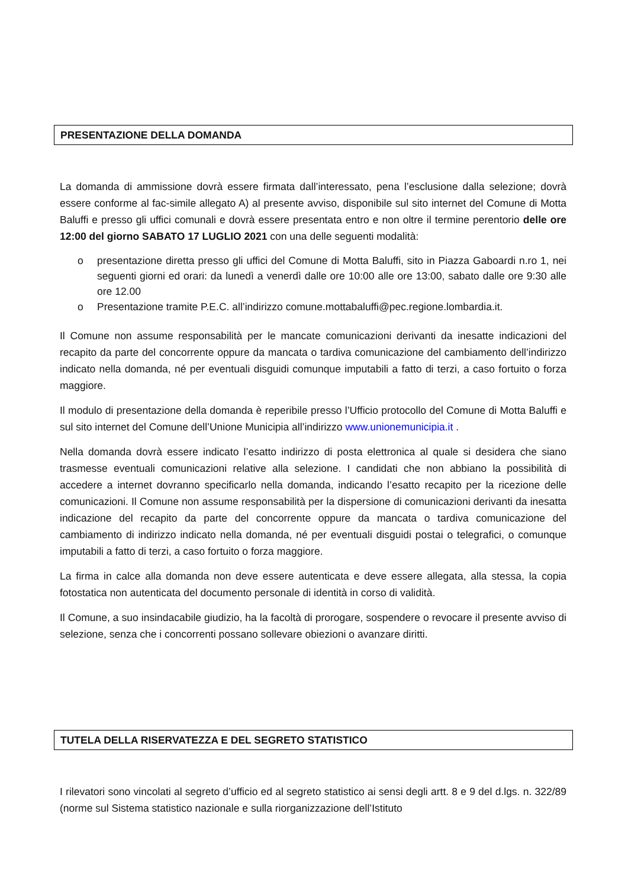PRESENTAZIONE DELLA DOMANDA
La domanda di ammissione dovrà essere firmata dall’interessato, pena l’esclusione dalla selezione; dovrà essere conforme al fac-simile allegato A) al presente avviso, disponibile sul sito internet del Comune di Motta Baluffi e presso gli uffici comunali e dovrà essere presentata entro e non oltre il termine perentorio delle ore 12:00 del giorno SABATO 17 LUGLIO 2021 con una delle seguenti modalità:
o presentazione diretta presso gli uffici del Comune di Motta Baluffi, sito in Piazza Gaboardi n.ro 1, nei seguenti giorni ed orari: da lunedì a venerdì dalle ore 10:00 alle ore 13:00, sabato dalle ore 9:30 alle ore 12.00
o Presentazione tramite P.E.C. all’indirizzo comune.mottabaluffi@pec.regione.lombardia.it.
Il Comune non assume responsabilità per le mancate comunicazioni derivanti da inesatte indicazioni del recapito da parte del concorrente oppure da mancata o tardiva comunicazione del cambiamento dell’indirizzo indicato nella domanda, né per eventuali disguidi comunque imputabili a fatto di terzi, a caso fortuito o forza maggiore.
Il modulo di presentazione della domanda è reperibile presso l’Ufficio protocollo del Comune di Motta Baluffi e sul sito internet del Comune dell’Unione Municipia all’indirizzo www.unionemunicipia.it .
Nella domanda dovrà essere indicato l’esatto indirizzo di posta elettronica al quale si desidera che siano trasmesse eventuali comunicazioni relative alla selezione. I candidati che non abbiano la possibilità di accedere a internet dovranno specificarlo nella domanda, indicando l’esatto recapito per la ricezione delle comunicazioni. Il Comune non assume responsabilità per la dispersione di comunicazioni derivanti da inesatta indicazione del recapito da parte del concorrente oppure da mancata o tardiva comunicazione del cambiamento di indirizzo indicato nella domanda, né per eventuali disguidi postai o telegrafici, o comunque imputabili a fatto di terzi, a caso fortuito o forza maggiore.
La firma in calce alla domanda non deve essere autenticata e deve essere allegata, alla stessa, la copia fotostatica non autenticata del documento personale di identità in corso di validità.
Il Comune, a suo insindacabile giudizio, ha la facoltà di prorogare, sospendere o revocare il presente avviso di selezione, senza che i concorrenti possano sollevare obiezioni o avanzare diritti.
TUTELA DELLA RISERVATEZZA E DEL SEGRETO STATISTICO
I rilevatori sono vincolati al segreto d’ufficio ed al segreto statistico ai sensi degli artt. 8 e 9 del d.lgs. n. 322/89 (norme sul Sistema statistico nazionale e sulla riorganizzazione dell’Istituto